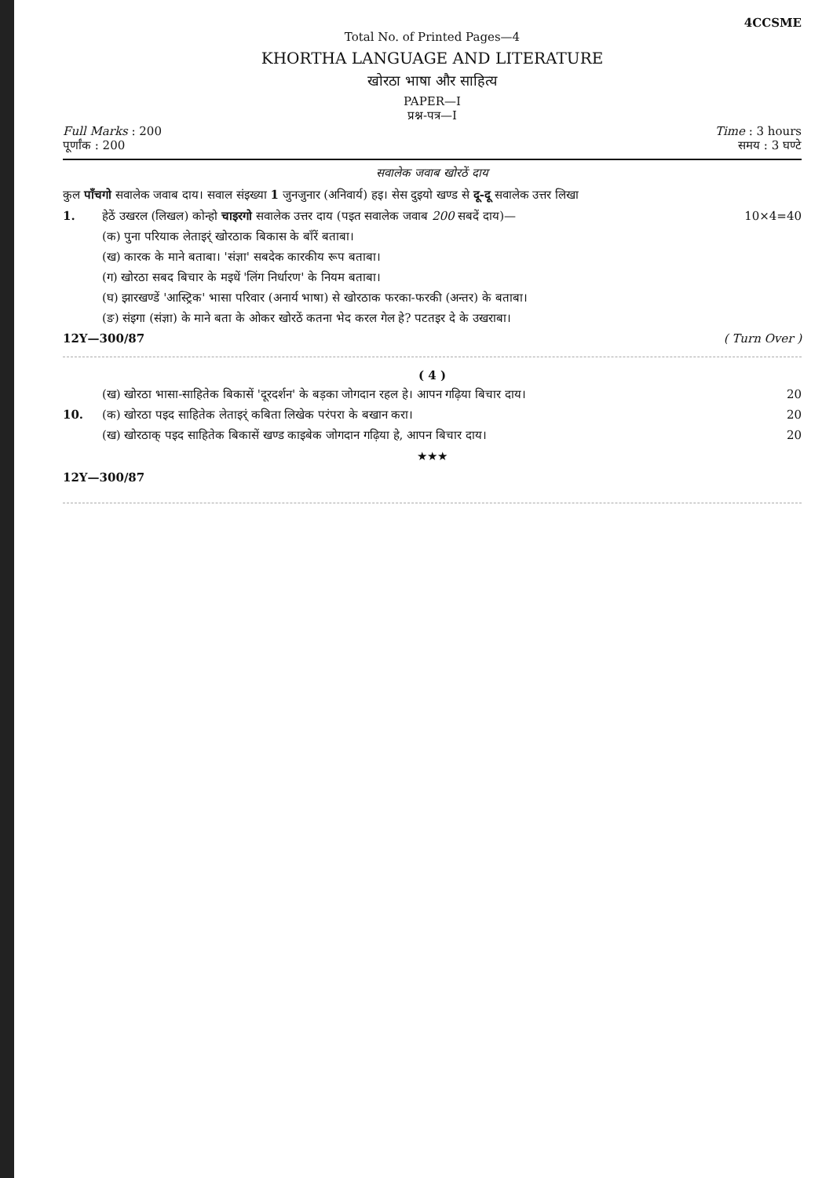4CCSME
Total No. of Printed Pages—4
KHORTHA LANGUAGE AND LITERATURE
खोरठा भाषा और साहित्य
PAPER—I
प्रश्न-पत्र—I
Full Marks : 200 Time : 3 hours
पूर्णांक : 200 समय : 3 घण्टे
सवालेक जवाब खोरठें दाय
कुल पाँचगो सवालेक जवाब दाय। सवाल संइख्या 1 जुनजुनार (अनिवार्य) हइ। सेस दुइयो खण्ड से दू-दू सवालेक उत्तर लिखा
1. हेठें उखरल (लिखल) कोन्हो चाइरगो सवालेक उत्तर दाय (पइत सवालेक जवाब 200 सबदें दाय)— 10×4=40
(क) पुना परियाक लेताइर्ं खोरठाक बिकास के बाँरें बताबा।
(ख) कारक के माने बताबा। 'संज्ञा' सबदेक कारकीय रूप बताबा।
(ग) खोरठा सबद बिचार के मइधें 'लिंग निर्धारण' के नियम बताबा।
(घ) झारखण्डें 'आस्ट्रिक' भासा परिवार (अनार्य भाषा) से खोरठाक फरका-फरकी (अन्तर) के बताबा।
(ङ) संइगा (संज्ञा) के माने बता के ओकर खोरठें कतना भेद करल गेल हे? पटतइर दे के उखराबा।
12Y—300/87 ( Turn Over )
( 4 )
(ख) खोरठा भासा-साहितेक बिकासें 'दूरदर्शन' के बड़का जोगदान रहल हे। आपन गढ़िया बिचार दाय। 20
10. (क) खोरठा पइद साहितेक लेताइर्ं कबिता लिखेक परंपरा के बखान करा। 20
(ख) खोरठाक् पइद साहितेक बिकासें खण्ड काइबेक जोगदान गढ़िया हे, आपन बिचार दाय। 20
★★★
12Y—300/87